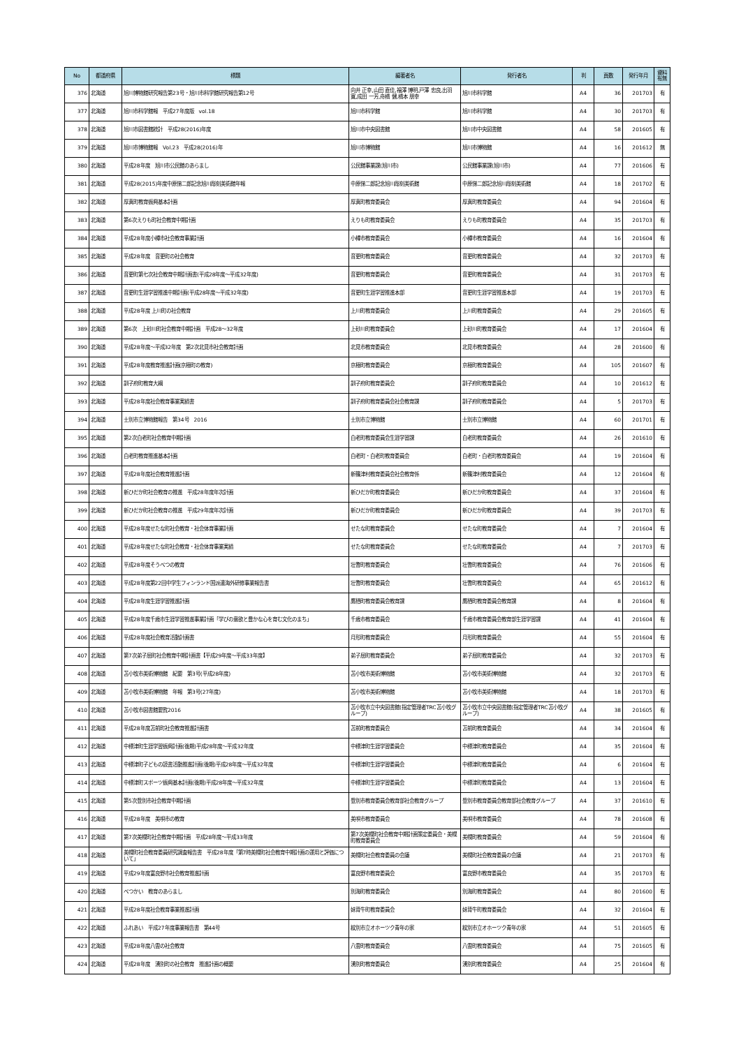| No | 都道府県 | 標題 | 編著者名 | 発行者名 | 判 | 頁数 | 発行年月 | 資料 有無 |
| --- | --- | --- | --- | --- | --- | --- | --- | --- |
| 376 | 北海道 | 旭川博物館研究報告第23号・旭川市科学館研究報告第12号 | 向井 正幸,山田 直佳,福澤 博明,戸澤 忠良,出羽 寛,成田 一芳,舟橋 健,橋本 朋幸 | 旭川市科学館 | A4 | 36 | 201703 | 有 |
| 377 | 北海道 | 旭川市科学館報 平成27年度版 vol.18 | 旭川市科学館 | 旭川市科学館 | A4 | 30 | 201703 | 有 |
| 378 | 北海道 | 旭川市図書館統計 平成28(2016)年度 | 旭川市中央図書館 | 旭川市中央図書館 | A4 | 58 | 201605 | 有 |
| 379 | 北海道 | 旭川市博物館報 Vol.23 平成28(2016)年 | 旭川市博物館 | 旭川市博物館 | A4 | 16 | 201612 | 無 |
| 380 | 北海道 | 平成28年度 旭川市公民館のあらまし | 公民館事業課(旭川市) | 公民館事業課(旭川市) | A4 | 77 | 201606 | 有 |
| 381 | 北海道 | 平成28(2015)年度中原悌二郎記念旭川彫刻美術館年報 | 中原悌二郎記念旭川彫刻美術館 | 中原悌二郎記念旭川彫刻美術館 | A4 | 18 | 201702 | 有 |
| 382 | 北海道 | 厚真町教育振興基本計画 | 厚真町教育委員会 | 厚真町教育委員会 | A4 | 94 | 201604 | 有 |
| 383 | 北海道 | 第6次えりも町社会教育中期計画 | えりも町教育委員会 | えりも町教育委員会 | A4 | 35 | 201703 | 有 |
| 384 | 北海道 | 平成28年度小樽市社会教育事業計画 | 小樽市教育委員会 | 小樽市教育委員会 | A4 | 16 | 201604 | 有 |
| 385 | 北海道 | 平成28年度 音更町の社会教育 | 音更町教育委員会 | 音更町教育委員会 | A4 | 32 | 201703 | 有 |
| 386 | 北海道 | 音更町第七次社会教育中期計画書(平成28年度～平成32年度) | 音更町教育委員会 | 音更町教育委員会 | A4 | 31 | 201703 | 有 |
| 387 | 北海道 | 音更町生涯学習推進中期計画(平成28年度～平成32年度) | 音更町生涯学習推進本部 | 音更町生涯学習推進本部 | A4 | 19 | 201703 | 有 |
| 388 | 北海道 | 平成28年度 上川町の社会教育 | 上川町教育委員会 | 上川町教育委員会 | A4 | 29 | 201605 | 有 |
| 389 | 北海道 | 第6次 上砂川町社会教育中期計画 平成28～32年度 | 上砂川町教育委員会 | 上砂川町教育委員会 | A4 | 17 | 201604 | 有 |
| 390 | 北海道 | 平成28年度～平成32年度 第2次北見市社会教育計画 | 北見市教育委員会 | 北見市教育委員会 | A4 | 28 | 201600 | 有 |
| 391 | 北海道 | 平成28年度教育推進計画(京極町の教育) | 京極町教育委員会 | 京極町教育委員会 | A4 | 105 | 201607 | 有 |
| 392 | 北海道 | 訓子府町教育大綱 | 訓子府町教育委員会 | 訓子府町教育委員会 | A4 | 10 | 201612 | 有 |
| 393 | 北海道 | 平成28年度社会教育事業実績書 | 訓子府町教育委員会社会教育課 | 訓子府町教育委員会 | A4 | 5 | 201703 | 有 |
| 394 | 北海道 | 士別市立博物館報告 第34号 2016 | 士別市立博物館 | 士別市立博物館 | A4 | 60 | 201701 | 有 |
| 395 | 北海道 | 第2次白老町社会教育中期計画 | 白老町教育委員会生涯学習課 | 白老町教育委員会 | A4 | 26 | 201610 | 有 |
| 396 | 北海道 | 白老町教育推進基本計画 | 白老町・白老町教育委員会 | 白老町・白老町教育委員会 | A4 | 19 | 201604 | 有 |
| 397 | 北海道 | 平成28年度社会教育推進計画 | 新篠津村教育委員会社会教育係 | 新篠津村教育委員会 | A4 | 12 | 201604 | 有 |
| 398 | 北海道 | 新ひだか町社会教育の推進 平成28年度年次計画 | 新ひだか町教育委員会 | 新ひだか町教育委員会 | A4 | 37 | 201604 | 有 |
| 399 | 北海道 | 新ひだか町社会教育の推進 平成29年度年次計画 | 新ひだか町教育委員会 | 新ひだか町教育委員会 | A4 | 39 | 201703 | 有 |
| 400 | 北海道 | 平成28年度せたな町社会教育・社会体育事業計画 | せたな町教育委員会 | せたな町教育委員会 | A4 | 7 | 201604 | 有 |
| 401 | 北海道 | 平成28年度せたな町社会教育・社会体育事業実績 | せたな町教育委員会 | せたな町教育委員会 | A4 | 7 | 201703 | 有 |
| 402 | 北海道 | 平成28年度そうべつの教育 | 壮瞥町教育委員会 | 壮瞥町教育委員会 | A4 | 76 | 201606 | 有 |
| 403 | 北海道 | 平成28年度第22回中学生フィンランド国派遣海外研修事業報告書 | 壮瞥町教育委員会 | 壮瞥町教育委員会 | A4 | 65 | 201612 | 有 |
| 404 | 北海道 | 平成28年度生涯学習推進計画 | 鷹栖町教育委員会教育課 | 鷹栖町教育委員会教育課 | A4 | 8 | 201604 | 有 |
| 405 | 北海道 | 平成28年度千歳市生涯学習推進事業計画「学びの意欲と豊かな心を育む文化のまち」 | 千歳市教育委員会 | 千歳市教育委員会教育部生涯学習課 | A4 | 41 | 201604 | 有 |
| 406 | 北海道 | 平成28年度社会教育活動計画書 | 月形町教育委員会 | 月形町教育委員会 | A4 | 55 | 201604 | 有 |
| 407 | 北海道 | 第7次弟子屈町社会教育中期計画書【平成29年度～平成33年度】 | 弟子屈町教育委員会 | 弟子屈町教育委員会 | A4 | 32 | 201703 | 有 |
| 408 | 北海道 | 苫小牧市美術博物館 紀要 第3号(平成28年度) | 苫小牧市美術博物館 | 苫小牧市美術博物館 | A4 | 32 | 201703 | 有 |
| 409 | 北海道 | 苫小牧市美術博物館 年報 第3号(27年度) | 苫小牧市美術博物館 | 苫小牧市美術博物館 | A4 | 18 | 201703 | 有 |
| 410 | 北海道 | 苫小牧市図書館要覧2016 | 苫小牧市立中央図書館(指定管理者TRC苫小牧グループ) | 苫小牧市立中央図書館(指定管理者TRC苫小牧グループ) | A4 | 38 | 201605 | 有 |
| 411 | 北海道 | 平成28年度苫前町社会教育推進計画書 | 苫前町教育委員会 | 苫前町教育委員会 | A4 | 34 | 201604 | 有 |
| 412 | 北海道 | 中標津町生涯学習振興計画(後期)平成28年度～平成32年度 | 中標津町生涯学習委員会 | 中標津町教育委員会 | A4 | 35 | 201604 | 有 |
| 413 | 北海道 | 中標津町子どもの読書活動推進計画(後期)平成28年度～平成32年度 | 中標津町生涯学習委員会 | 中標津町教育委員会 | A4 | 6 | 201604 | 有 |
| 414 | 北海道 | 中標津町スポーツ振興基本計画(後期)平成28年度～平成32年度 | 中標津町生涯学習委員会 | 中標津町教育委員会 | A4 | 13 | 201604 | 有 |
| 415 | 北海道 | 第5次登別市社会教育中期計画 | 登別市教育委員会教育部社会教育グループ | 登別市教育委員会教育部社会教育グループ | A4 | 37 | 201610 | 有 |
| 416 | 北海道 | 平成28年度 美唄市の教育 | 美唄市教育委員会 | 美唄市教育委員会 | A4 | 78 | 201608 | 有 |
| 417 | 北海道 | 第7次美幌町社会教育中期計画 平成28年度～平成33年度 | 第7次美幌町社会教育中期計画策定委員会・美幌町教育委員会 | 美幌町教育委員会 | A4 | 59 | 201604 | 有 |
| 418 | 北海道 | 美幌町社会教育委員研究調査報告書 平成28年度「第7時美幌町社会教育中期計画の運用と評価について」 | 美幌町社会教育委員の会議 | 美幌町社会教育委員の会議 | A4 | 21 | 201703 | 有 |
| 419 | 北海道 | 平成29年度富良野市社会教育推進計画 | 富良野市教育委員会 | 富良野市教育委員会 | A4 | 35 | 201703 | 有 |
| 420 | 北海道 | べつかい 教育のあらまし | 別海町教育委員会 | 別海町教育委員会 | A4 | 80 | 201600 | 有 |
| 421 | 北海道 | 平成28年度社会教育事業推進計画 | 妹背牛町教育委員会 | 妹背牛町教育委員会 | A4 | 32 | 201604 | 有 |
| 422 | 北海道 | ふれあい 平成27年度事業報告書 第44号 | 紋別市立オホーツク青年の家 | 紋別市立オホーツク青年の家 | A4 | 51 | 201605 | 有 |
| 423 | 北海道 | 平成28年度八雲の社会教育 | 八雲町教育委員会 | 八雲町教育委員会 | A4 | 75 | 201605 | 有 |
| 424 | 北海道 | 平成28年度 湧別町の社会教育 推進計画の概要 | 湧別町教育委員会 | 湧別町教育委員会 | A4 | 25 | 201604 | 有 |